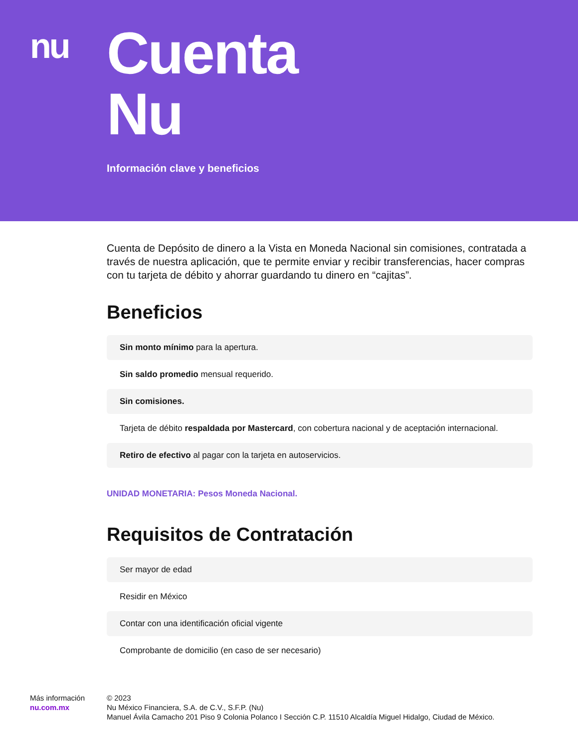nu
Cuenta
Nu
Información clave y beneficios
Cuenta de Depósito de dinero a la Vista en Moneda Nacional sin comisiones, contratada a través de nuestra aplicación, que te permite enviar y recibir transferencias, hacer compras con tu tarjeta de débito y ahorrar guardando tu dinero en “cajitas”.
Beneficios
Sin monto mínimo para la apertura.
Sin saldo promedio mensual requerido.
Sin comisiones.
Tarjeta de débito respaldada por Mastercard, con cobertura nacional y de aceptación internacional.
Retiro de efectivo al pagar con la tarjeta en autoservicios.
UNIDAD MONETARIA: Pesos Moneda Nacional.
Requisitos de Contratación
Ser mayor de edad
Residir en México
Contar con una identificación oficial vigente
Comprobante de domicilio (en caso de ser necesario)
Más información
nu.com.mx
© 2023
Nu México Financiera, S.A. de C.V., S.F.P. (Nu)
Manuel Ávila Camacho 201 Piso 9 Colonia Polanco I Sección C.P. 11510 Alcaldía Miguel Hidalgo, Ciudad de México.